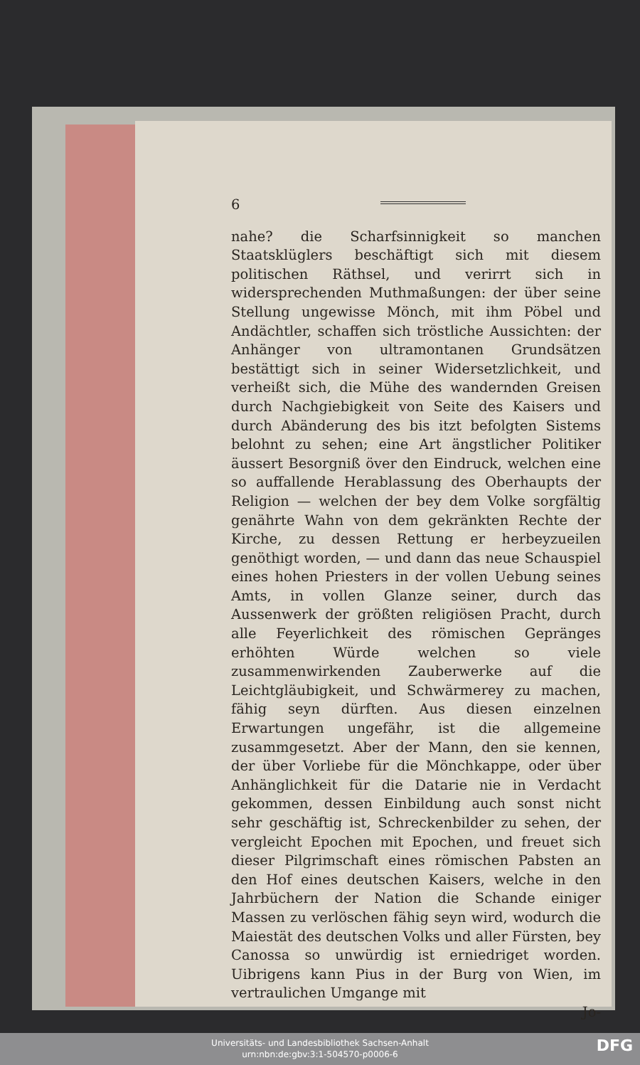6
nahe? die Scharfsinnigkeit so manchen Staatsklüglers beschäftigt sich mit diesem politischen Räthsel, und verirrt sich in widersprechenden Muthmaßungen: der über seine Stellung ungewisse Mönch, mit ihm Pöbel und Andächtler, schaffen sich tröstliche Aussichten: der Anhänger von ultramontanen Grundsätzen bestättigt sich in seiner Widersetzlichkeit, und verheißt sich, die Mühe des wandernden Greisen durch Nachgiebigkeit von Seite des Kaisers und durch Abänderung des bis itzt befolgten Sistems belohnt zu sehen; eine Art ängstlicher Politiker äussert Besorgniß över den Eindruck, welchen eine so auffallende Herablassung des Oberhaupts der Religion — welchen der bey dem Volke sorgfältig genährte Wahn von dem gekränkten Rechte der Kirche, zu dessen Rettung er herbeyzueilen genöthigt worden, — und dann das neue Schauspiel eines hohen Priesters in der vollen Uebung seines Amts, in vollen Glanze seiner, durch das Aussenwerk der größten religiösen Pracht, durch alle Feyerlichkeit des römischen Gepränges erhöhten Würde welchen so viele zusammenwirkenden Zauberwerke auf die Leichtgläubigkeit, und Schwärmerey zu machen, fähig seyn dürften. Aus diesen einzelnen Erwartungen ungefähr, ist die allgemeine zusammgesetzt. Aber der Mann, den sie kennen, der über Vorliebe für die Mönchkappe, oder über Anhänglichkeit für die Datarie nie in Verdacht gekommen, dessen Einbildung auch sonst nicht sehr geschäftig ist, Schreckenbilder zu sehen, der vergleicht Epochen mit Epochen, und freuet sich dieser Pilgrimschaft eines römischen Pabsten an den Hof eines deutschen Kaisers, welche in den Jahrbüchern der Nation die Schande einiger Massen zu verlöschen fähig seyn wird, wodurch die Maiestät des deutschen Volks und aller Fürsten, bey Canossa so unwürdig ist erniedriget worden. Uibrigens kann Pius in der Burg von Wien, im vertraulichen Umgange mit
Jo-
Universitäts- und Landesbibliothek Sachsen-Anhalt
urn:nbn:de:gbv:3:1-504570-p0006-6
DFG